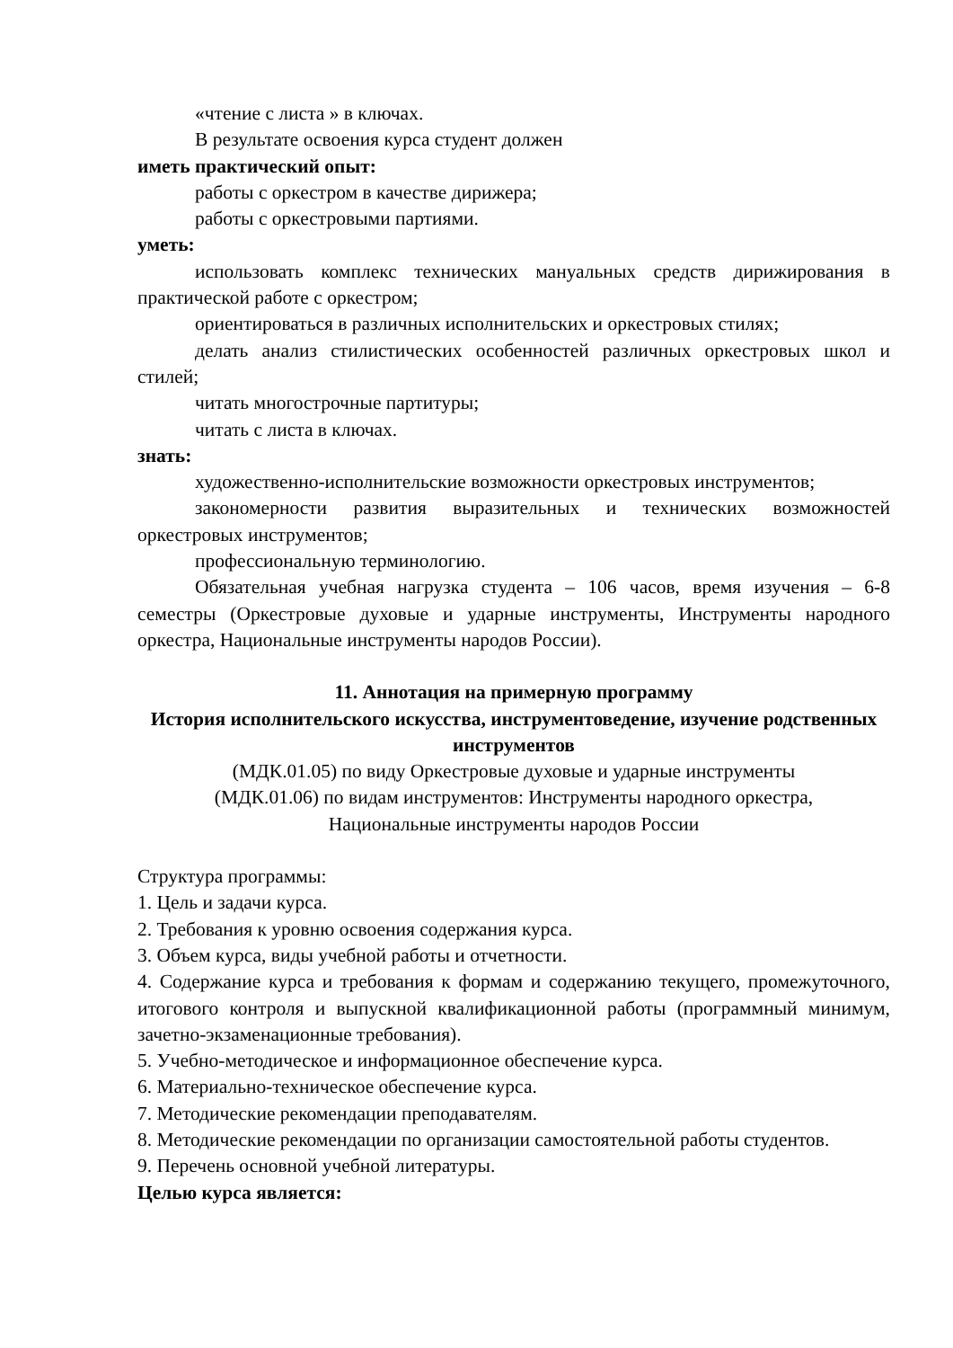«чтение с листа » в ключах.
В результате освоения курса студент должен
иметь практический опыт:
работы с оркестром в качестве дирижера;
работы с оркестровыми партиями.
уметь:
использовать комплекс технических мануальных средств дирижирования в практической работе с оркестром;
ориентироваться в различных исполнительских и оркестровых стилях;
делать анализ стилистических особенностей различных оркестровых школ и стилей;
читать многострочные партитуры;
читать с листа в ключах.
знать:
художественно-исполнительские возможности оркестровых инструментов;
закономерности развития выразительных и технических возможностей оркестровых инструментов;
профессиональную терминологию.
Обязательная учебная нагрузка студента – 106 часов, время изучения – 6-8 семестры (Оркестровые духовые и ударные инструменты, Инструменты народного оркестра, Национальные инструменты народов России).
11. Аннотация на примерную программу
История исполнительского искусства, инструментоведение, изучение родственных инструментов
(МДК.01.05) по виду Оркестровые духовые и ударные инструменты
(МДК.01.06) по видам инструментов: Инструменты народного оркестра,
Национальные инструменты народов России
Структура программы:
1. Цель и задачи курса.
2. Требования к уровню освоения содержания курса.
3. Объем курса, виды учебной работы и отчетности.
4. Содержание курса и требования к формам и содержанию текущего, промежуточного, итогового контроля и выпускной квалификационной работы (программный минимум, зачетно-экзаменационные требования).
5. Учебно-методическое и информационное обеспечение курса.
6. Материально-техническое обеспечение курса.
7. Методические рекомендации преподавателям.
8. Методические рекомендации по организации самостоятельной работы студентов.
9. Перечень основной учебной литературы.
Целью курса является: